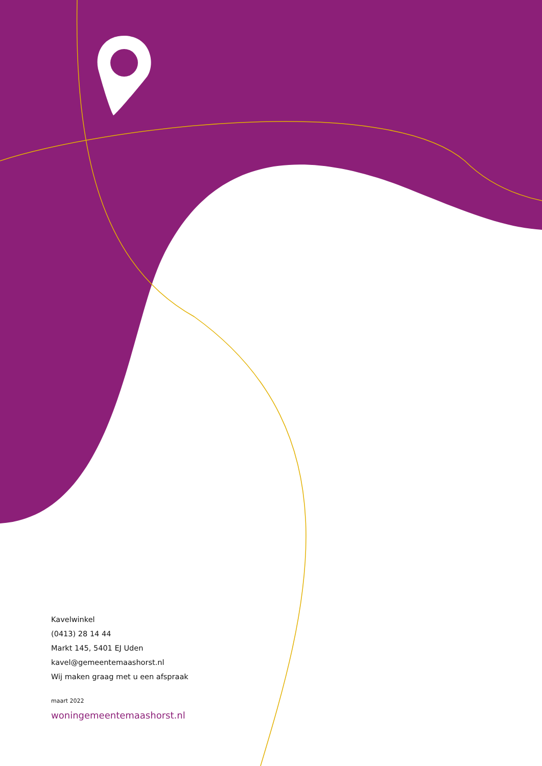Kavelwinkel
(0413) 28 14 44
Markt 145, 5401 EJ Uden
kavel@gemeentemaashorst.nl
Wij maken graag met u een afspraak
maart 2022
woningemeentemaashorst.nl